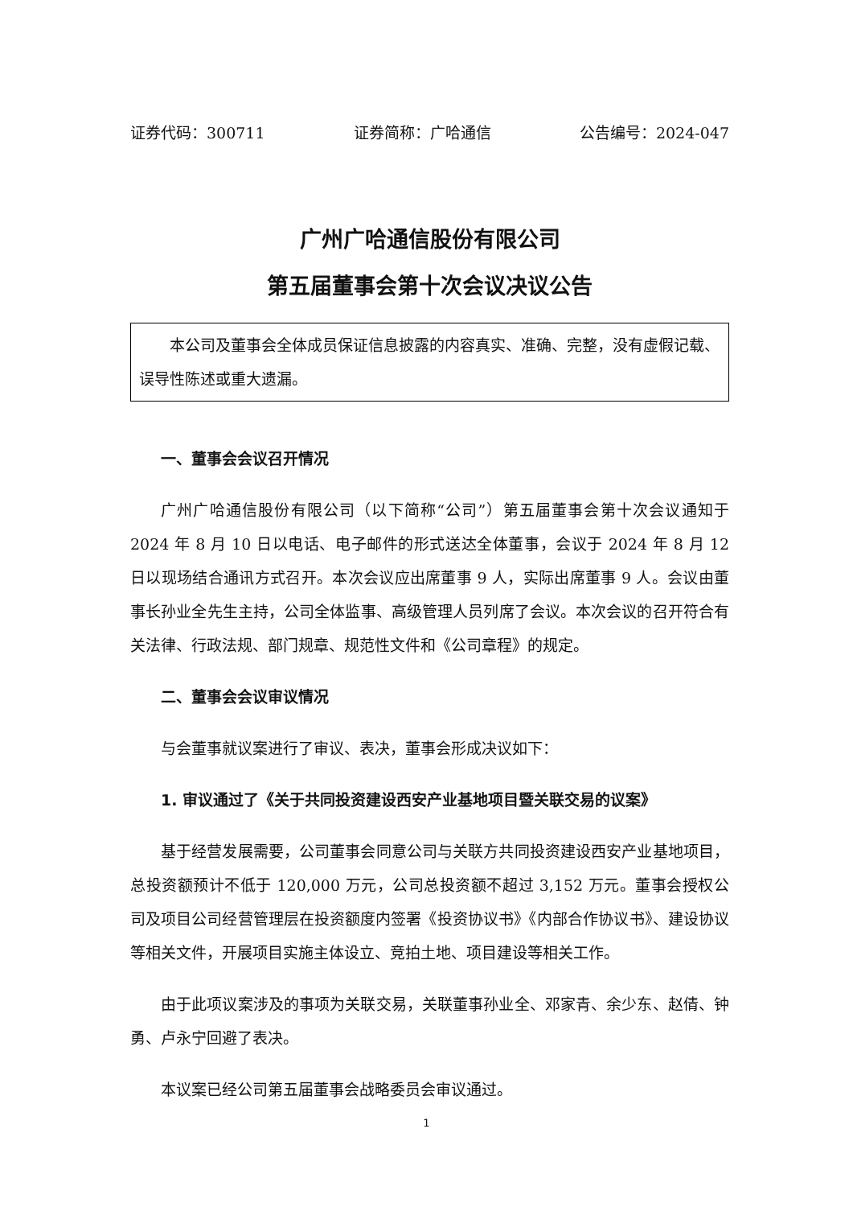证券代码：300711 证券简称：广哈通信 公告编号：2024-047
广州广哈通信股份有限公司
第五届董事会第十次会议决议公告
本公司及董事会全体成员保证信息披露的内容真实、准确、完整，没有虚假记载、误导性陈述或重大遗漏。
一、董事会会议召开情况
广州广哈通信股份有限公司（以下简称“公司”）第五届董事会第十次会议通知于 2024 年 8 月 10 日以电话、电子邮件的形式送达全体董事，会议于 2024 年 8 月 12 日以现场结合通讯方式召开。本次会议应出席董事 9 人，实际出席董事 9 人。会议由董事长孙业全先生主持，公司全体监事、高级管理人员列席了会议。本次会议的召开符合有关法律、行政法规、部门规章、规范性文件和《公司章程》的规定。
二、董事会会议审议情况
与会董事就议案进行了审议、表决，董事会形成决议如下：
1. 审议通过了《关于共同投资建设西安产业基地项目暨关联交易的议案》
基于经营发展需要，公司董事会同意公司与关联方共同投资建设西安产业基地项目，总投资额预计不低于 120,000 万元，公司总投资额不超过 3,152 万元。董事会授权公司及项目公司经营管理层在投资额度内签署《投资协议书》《内部合作协议书》、建设协议等相关文件，开展项目实施主体设立、竞拍土地、项目建设等相关工作。
由于此项议案涉及的事项为关联交易，关联董事孙业全、邓家青、余少东、赵倩、钟勇、卢永宁回避了表决。
本议案已经公司第五届董事会战略委员会审议通过。
1